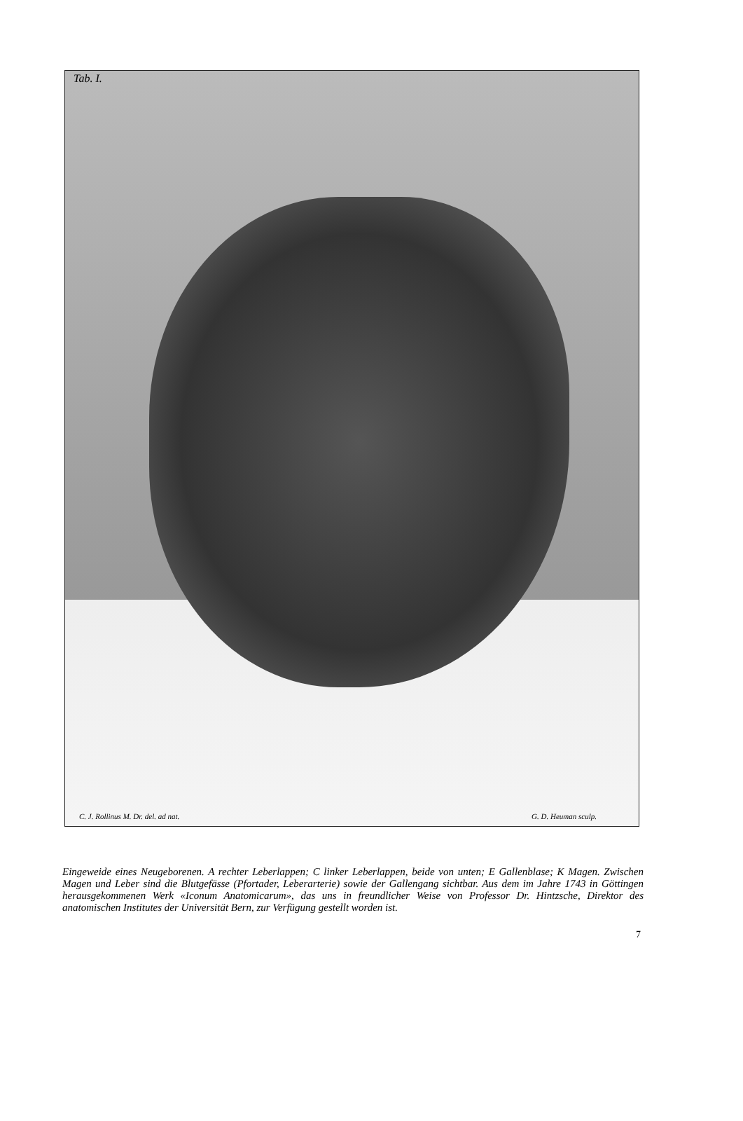Tab. I.
C. J. Rollinus M. Dr. del. ad nat.
G. D. Heuman sculp.
Eingeweide eines Neugeborenen. A rechter Leberlappen; C linker Leberlappen, beide von unten; E Gallenblase; K Magen. Zwischen Magen und Leber sind die Blutgefässe (Pfortader, Leberarterie) sowie der Gallengang sichtbar. Aus dem im Jahre 1743 in Göttingen herausgekommenen Werk «Iconum Anatomicarum», das uns in freundlicher Weise von Professor Dr. Hintzsche, Direktor des anatomischen Institutes der Universität Bern, zur Verfügung gestellt worden ist.
7